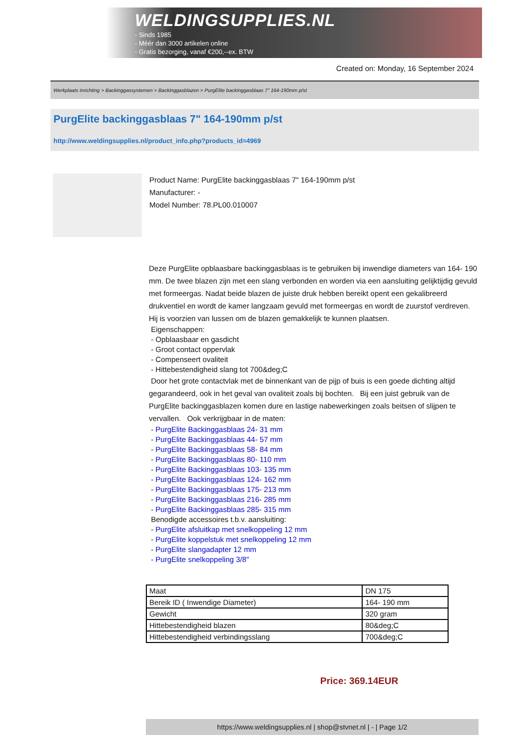WELDINGSUPPLIES.NL
- Sinds 1985
- Méér dan 3000 artikelen online
- Gratis bezorging, vanaf €200,--ex. BTW
Created on: Monday, 16 September 2024
Werkplaats inrichting > Backinggassystemen > Backinggasblazen > PurgElite backinggasblaas 7" 164-190mm p/st
PurgElite backinggasblaas 7" 164-190mm p/st
http://www.weldingsupplies.nl/product_info.php?products_id=4969
Product Name: PurgElite backinggasblaas 7" 164-190mm p/st
Manufacturer: -
Model Number: 78.PL00.010007
Deze PurgElite opblaasbare backinggasblaas is te gebruiken bij inwendige diameters van 164- 190 mm. De twee blazen zijn met een slang verbonden en worden via een aansluiting gelijktijdig gevuld met formeergas. Nadat beide blazen de juiste druk hebben bereikt opent een gekalibreerd drukventiel en wordt de kamer langzaam gevuld met formeergas en wordt de zuurstof verdreven. Hij is voorzien van lussen om de blazen gemakkelijk te kunnen plaatsen.
Eigenschappen:
- Opblaasbaar en gasdicht
- Groot contact oppervlak
- Compenseert ovaliteit
- Hittebestendigheid slang tot 700&deg;C
Door het grote contactvlak met de binnenkant van de pijp of buis is een goede dichting altijd gegarandeerd, ook in het geval van ovaliteit zoals bij bochten. Bij een juist gebruik van de PurgElite backinggasblazen komen dure en lastige nabewerkingen zoals beitsen of slijpen te vervallen. Ook verkrijgbaar in de maten:
- PurgElite Backinggasblaas 24- 31 mm
- PurgElite Backinggasblaas 44- 57 mm
- PurgElite Backinggasblaas 58- 84 mm
- PurgElite Backinggasblaas 80- 110 mm
- PurgElite Backinggasblaas 103- 135 mm
- PurgElite Backinggasblaas 124- 162 mm
- PurgElite Backinggasblaas 175- 213 mm
- PurgElite Backinggasblaas 216- 285 mm
- PurgElite Backinggasblaas 285- 315 mm
Benodigde accessoires t.b.v. aansluiting:
- PurgElite afsluitkap met snelkoppeling 12 mm
- PurgElite koppelstuk met snelkoppeling 12 mm
- PurgElite slangadapter 12 mm
- PurgElite snelkoppeling 3/8"
| Maat | DN 175 |
| Bereik ID ( Inwendige Diameter) | 164- 190 mm |
| Gewicht | 320 gram |
| Hittebestendigheid blazen | 80&deg;C |
| Hittebestendigheid verbindingsslang | 700&deg;C |
Price: 369.14EUR
https://www.weldingsupplies.nl | shop@stvnet.nl | - | Page 1/2